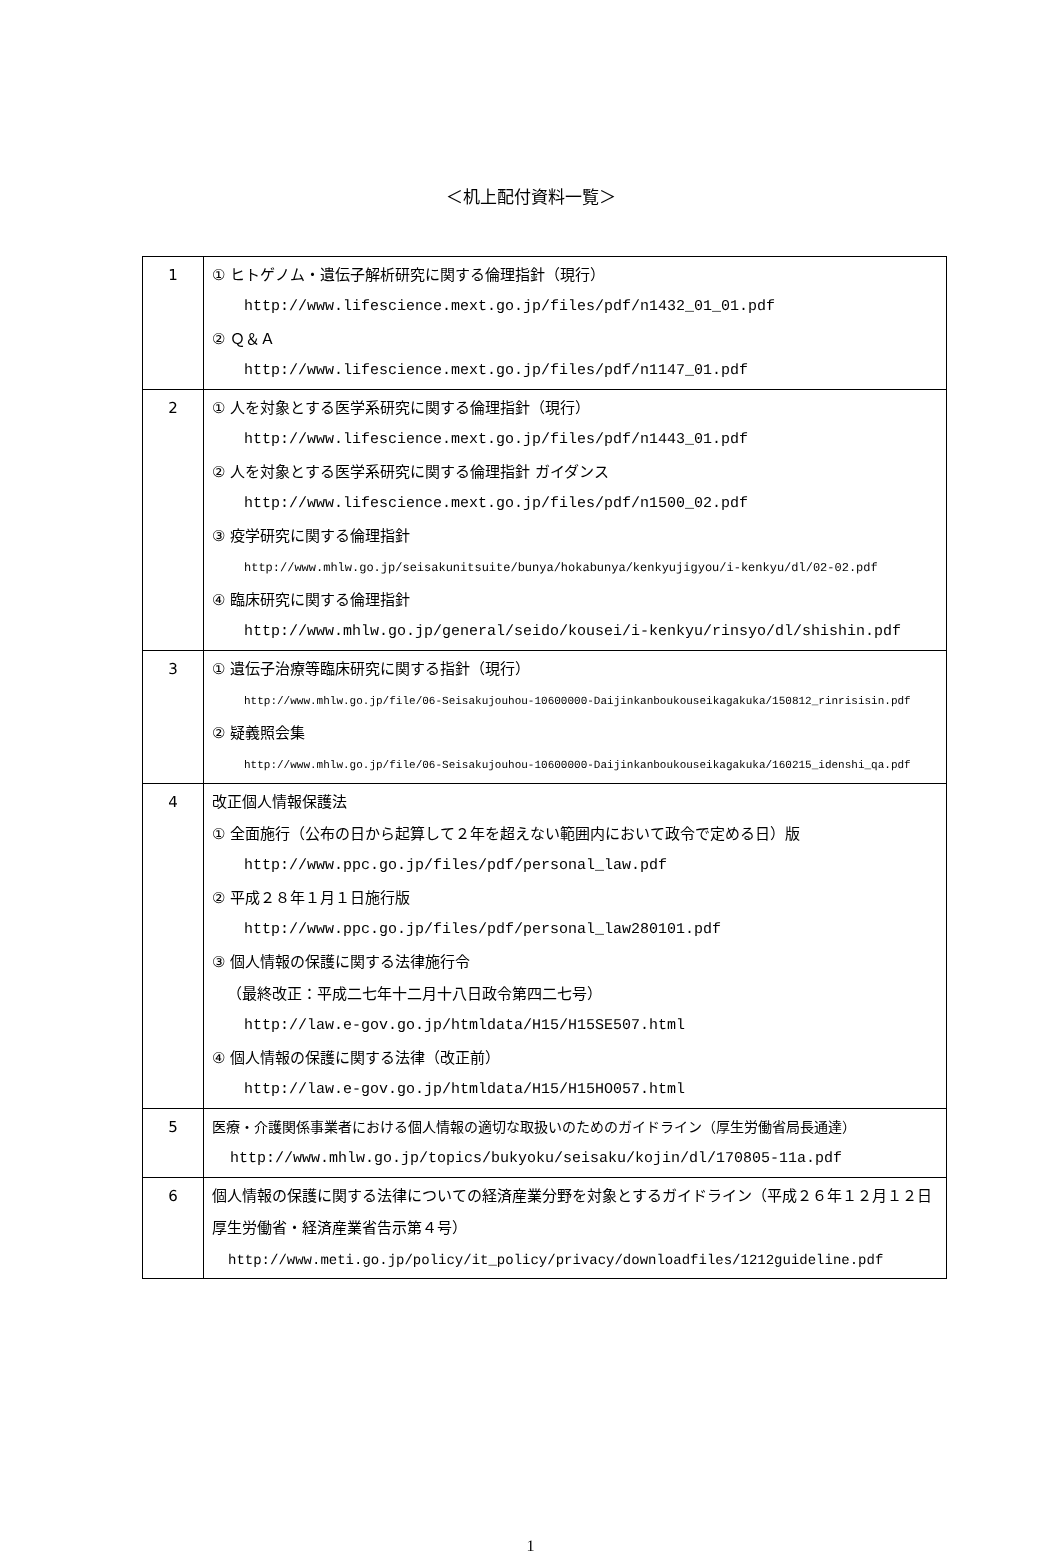＜机上配付資料一覧＞
| 1 | ① ヒトゲノム・遺伝子解析研究に関する倫理指針（現行） http://www.lifescience.mext.go.jp/files/pdf/n1432_01_01.pdf ② Ｑ＆Ａ http://www.lifescience.mext.go.jp/files/pdf/n1147_01.pdf |
| 2 | ① 人を対象とする医学系研究に関する倫理指針（現行） http://www.lifescience.mext.go.jp/files/pdf/n1443_01.pdf ② 人を対象とする医学系研究に関する倫理指針 ガイダンス http://www.lifescience.mext.go.jp/files/pdf/n1500_02.pdf ③ 疫学研究に関する倫理指針 http://www.mhlw.go.jp/seisakunitsuite/bunya/hokabunya/kenkyujigyou/i-kenkyu/dl/02-02.pdf ④ 臨床研究に関する倫理指針 http://www.mhlw.go.jp/general/seido/kousei/i-kenkyu/rinsyo/dl/shishin.pdf |
| 3 | ① 遺伝子治療等臨床研究に関する指針（現行） http://www.mhlw.go.jp/file/06-Seisakujouhou-10600000-Daijinkanboukouseikagakuka/150812_rinrisisin.pdf ② 疑義照会集 http://www.mhlw.go.jp/file/06-Seisakujouhou-10600000-Daijinkanboukouseikagakuka/160215_idenshi_qa.pdf |
| 4 | 改正個人情報保護法 ① 全面施行（公布の日から起算して２年を超えない範囲内において政令で定める日）版 http://www.ppc.go.jp/files/pdf/personal_law.pdf ② 平成２８年１月１日施行版 http://www.ppc.go.jp/files/pdf/personal_law280101.pdf ③ 個人情報の保護に関する法律施行令 （最終改正：平成二七年十二月十八日政令第四二七号） http://law.e-gov.go.jp/htmldata/H15/H15SE507.html ④ 個人情報の保護に関する法律（改正前） http://law.e-gov.go.jp/htmldata/H15/H15HO057.html |
| 5 | 医療・介護関係事業者における個人情報の適切な取扱いのためのガイドライン（厚生労働省局長通達） http://www.mhlw.go.jp/topics/bukyoku/seisaku/kojin/dl/170805-11a.pdf |
| 6 | 個人情報の保護に関する法律についての経済産業分野を対象とするガイドライン（平成２６年１２月１２日厚生労働省・経済産業省告示第４号） http://www.meti.go.jp/policy/it_policy/privacy/downloadfiles/1212guideline.pdf |
1